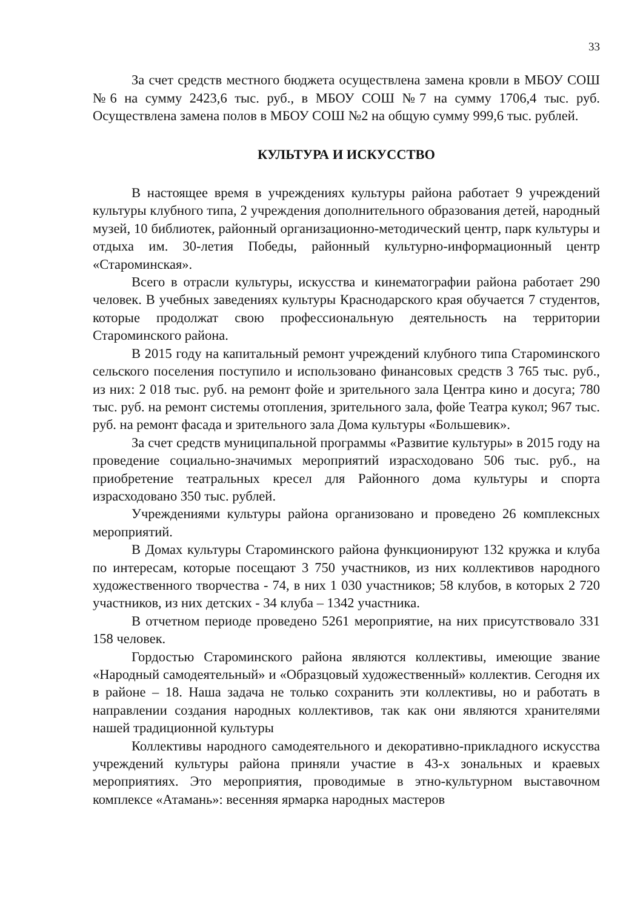33
За счет средств местного бюджета осуществлена замена кровли в МБОУ СОШ №6 на сумму 2423,6 тыс. руб., в МБОУ СОШ №7 на сумму 1706,4 тыс. руб. Осуществлена замена полов в МБОУ СОШ №2 на общую сумму 999,6 тыс. рублей.
КУЛЬТУРА И ИСКУССТВО
В настоящее время в учреждениях культуры района работает 9 учреждений культуры клубного типа, 2 учреждения дополнительного образования детей, народный музей, 10 библиотек, районный организационно-методический центр, парк культуры и отдыха им. 30-летия Победы, районный культурно-информационный центр «Староминская».
Всего в отрасли культуры, искусства и кинематографии района работает 290 человек. В учебных заведениях культуры Краснодарского края обучается 7 студентов, которые продолжат свою профессиональную деятельность на территории Староминского района.
В 2015 году на капитальный ремонт учреждений клубного типа Староминского сельского поселения поступило и использовано финансовых средств 3 765 тыс. руб., из них: 2 018 тыс. руб. на ремонт фойе и зрительного зала Центра кино и досуга; 780 тыс. руб. на ремонт системы отопления, зрительного зала, фойе Театра кукол; 967 тыс. руб. на ремонт фасада и зрительного зала Дома культуры «Большевик».
За счет средств муниципальной программы «Развитие культуры» в 2015 году на проведение социально-значимых мероприятий израсходовано 506 тыс. руб., на приобретение театральных кресел для Районного дома культуры и спорта израсходовано 350 тыс. рублей.
Учреждениями культуры района организовано и проведено 26 комплексных мероприятий.
В Домах культуры Староминского района функционируют 132 кружка и клуба по интересам, которые посещают 3 750 участников, из них коллективов народного художественного творчества - 74, в них 1 030 участников; 58 клубов, в которых 2 720 участников, из них детских - 34 клуба – 1342 участника.
В отчетном периоде проведено 5261 мероприятие, на них присутствовало 331 158 человек.
Гордостью Староминского района являются коллективы, имеющие звание «Народный самодеятельный» и «Образцовый художественный» коллектив. Сегодня их в районе – 18. Наша задача не только сохранить эти коллективы, но и работать в направлении создания народных коллективов, так как они являются хранителями нашей традиционной культуры
Коллективы народного самодеятельного и декоративно-прикладного искусства учреждений культуры района приняли участие в 43-х зональных и краевых мероприятиях. Это мероприятия, проводимые в этно-культурном выставочном комплексе «Атамань»: весенняя ярмарка народных мастеров